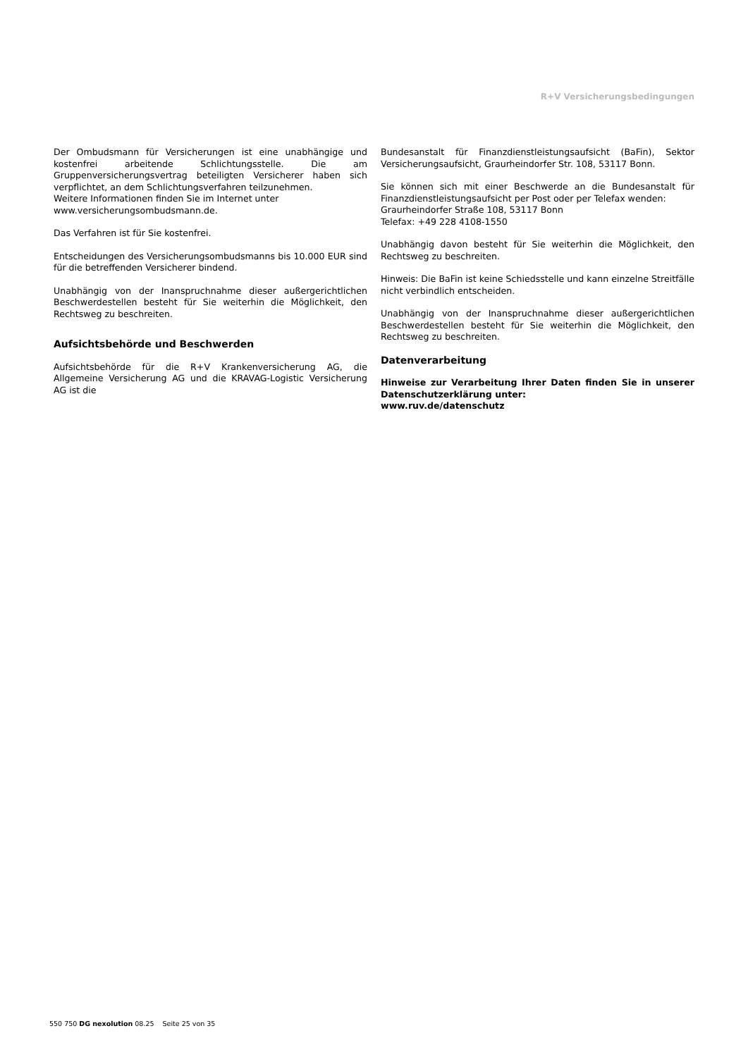R+V Versicherungsbedingungen
Der Ombudsmann für Versicherungen ist eine unabhängige und kostenfrei arbeitende Schlichtungsstelle. Die am Gruppenversicherungsvertrag beteiligten Versicherer haben sich verpflichtet, an dem Schlichtungsverfahren teilzunehmen.
Weitere Informationen finden Sie im Internet unter
www.versicherungsombudsmann.de.
Das Verfahren ist für Sie kostenfrei.
Entscheidungen des Versicherungsombudsmanns bis 10.000 EUR sind für die betreffenden Versicherer bindend.
Unabhängig von der Inanspruchnahme dieser außergerichtlichen Beschwerdestellen besteht für Sie weiterhin die Möglichkeit, den Rechtsweg zu beschreiten.
Aufsichtsbehörde und Beschwerden
Aufsichtsbehörde für die R+V Krankenversicherung AG, die Allgemeine Versicherung AG und die KRAVAG-Logistic Versicherung AG ist die
Bundesanstalt für Finanzdienstleistungsaufsicht (BaFin), Sektor Versicherungsaufsicht, Graurheindorfer Str. 108, 53117 Bonn.
Sie können sich mit einer Beschwerde an die Bundesanstalt für Finanzdienstleistungsaufsicht per Post oder per Telefax wenden:
Graurheindorfer Straße 108, 53117 Bonn
Telefax: +49 228 4108-1550
Unabhängig davon besteht für Sie weiterhin die Möglichkeit, den Rechtsweg zu beschreiten.
Hinweis: Die BaFin ist keine Schiedsstelle und kann einzelne Streitfälle nicht verbindlich entscheiden.
Unabhängig von der Inanspruchnahme dieser außergerichtlichen Beschwerdestellen besteht für Sie weiterhin die Möglichkeit, den Rechtsweg zu beschreiten.
Datenverarbeitung
Hinweise zur Verarbeitung Ihrer Daten finden Sie in unserer Datenschutzerklärung unter:
www.ruv.de/datenschutz
550 750 DG nexolution 08.25 Seite 25 von 35